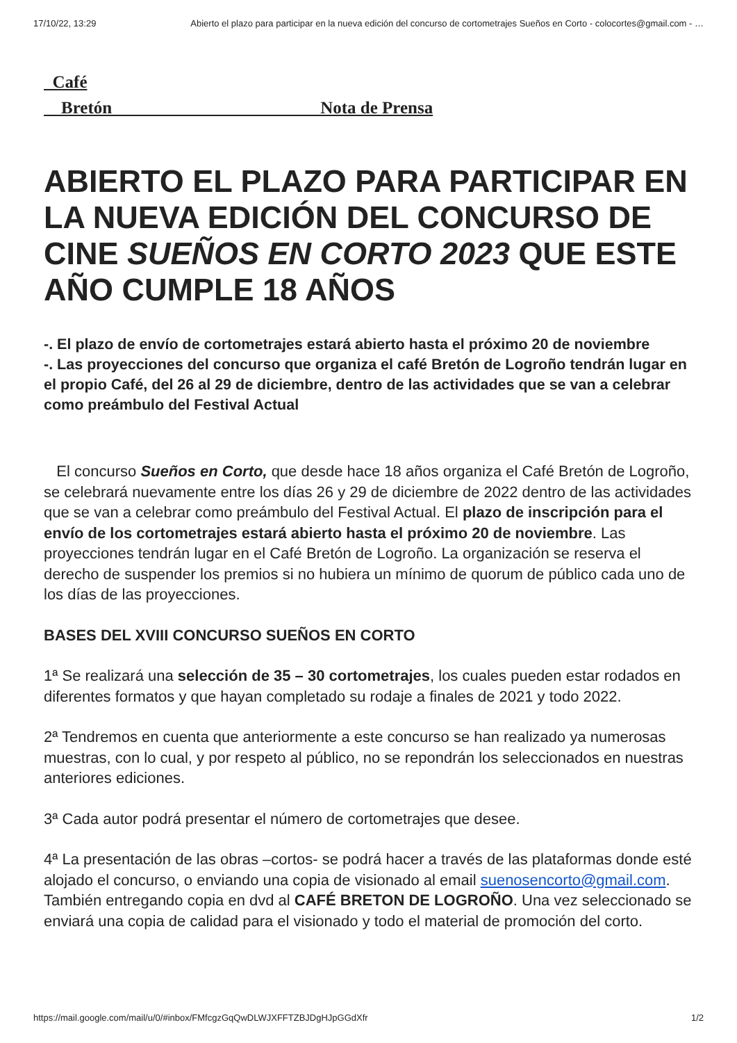17/10/22, 13:29 Abierto el plazo para participar en la nueva edición del concurso de cortometrajes Sueños en Corto - colocortes@gmail.com - …
Café
Bretón Nota de Prensa
ABIERTO EL PLAZO PARA PARTICIPAR EN LA NUEVA EDICIÓN DEL CONCURSO DE CINE SUEÑOS EN CORTO 2023 QUE ESTE AÑO CUMPLE 18 AÑOS
-. El plazo de envío de cortometrajes estará abierto hasta el próximo 20 de noviembre
-. Las proyecciones del concurso que organiza el café Bretón de Logroño tendrán lugar en el propio Café, del 26 al 29 de diciembre, dentro de las actividades que se van a celebrar como preámbulo del Festival Actual
El concurso Sueños en Corto, que desde hace 18 años organiza el Café Bretón de Logroño, se celebrará nuevamente entre los días 26 y 29 de diciembre de 2022 dentro de las actividades que se van a celebrar como preámbulo del Festival Actual. El plazo de inscripción para el envío de los cortometrajes estará abierto hasta el próximo 20 de noviembre. Las proyecciones tendrán lugar en el Café Bretón de Logroño. La organización se reserva el derecho de suspender los premios si no hubiera un mínimo de quorum de público cada uno de los días de las proyecciones.
BASES DEL XVIII CONCURSO SUEÑOS EN CORTO
1ª Se realizará una selección de 35 – 30 cortometrajes, los cuales pueden estar rodados en diferentes formatos y que hayan completado su rodaje a finales de 2021 y todo 2022.
2ª Tendremos en cuenta que anteriormente a este concurso se han realizado ya numerosas muestras, con lo cual, y por respeto al público, no se repondrán los seleccionados en nuestras anteriores ediciones.
3ª Cada autor podrá presentar el número de cortometrajes que desee.
4ª La presentación de las obras –cortos- se podrá hacer a través de las plataformas donde esté alojado el concurso, o enviando una copia de visionado al email suenosencorto@gmail.com. También entregando copia en dvd al CAFÉ BRETON DE LOGROÑO. Una vez seleccionado se enviará una copia de calidad para el visionado y todo el material de promoción del corto.
https://mail.google.com/mail/u/0/#inbox/FMfcgzGqQwDLWJXFFTZBJDgHJpGGdXfr 1/2